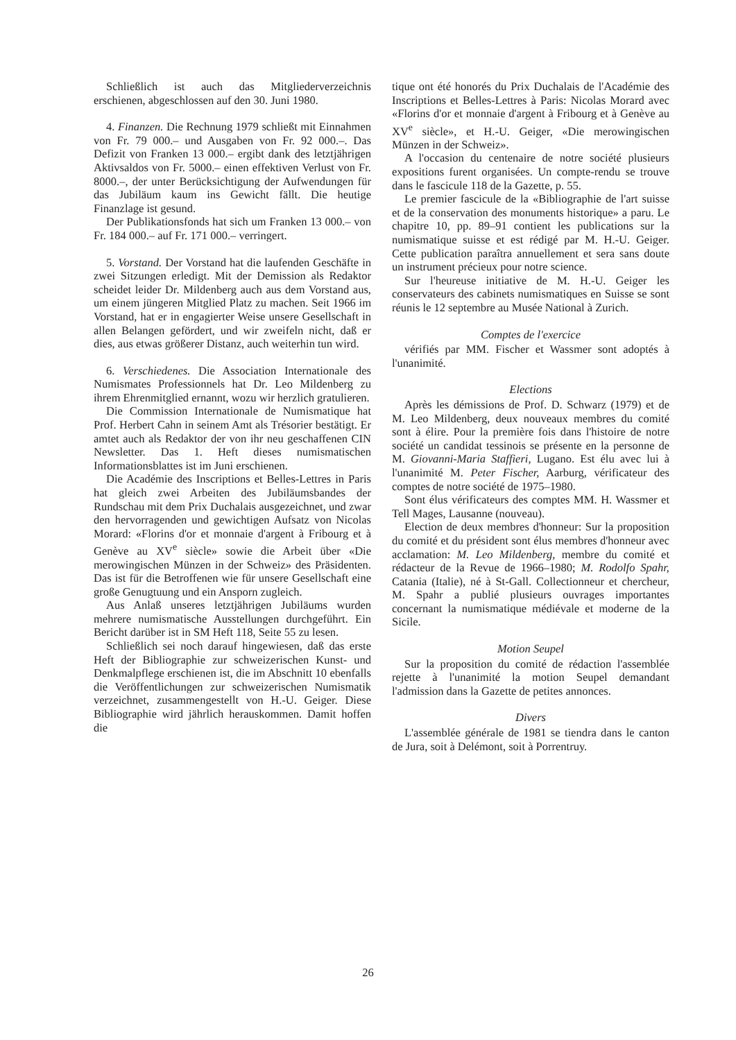Schließlich ist auch das Mitgliederverzeichnis erschienen, abgeschlossen auf den 30. Juni 1980.
4. Finanzen. Die Rechnung 1979 schließt mit Einnahmen von Fr. 79 000.– und Ausgaben von Fr. 92 000.–. Das Defizit von Franken 13 000.– ergibt dank des letztjährigen Aktivsaldos von Fr. 5000.– einen effektiven Verlust von Fr. 8000.–, der unter Berücksichtigung der Aufwendungen für das Jubiläum kaum ins Gewicht fällt. Die heutige Finanzlage ist gesund.
Der Publikationsfonds hat sich um Franken 13 000.– von Fr. 184 000.– auf Fr. 171 000.– verringert.
5. Vorstand. Der Vorstand hat die laufenden Geschäfte in zwei Sitzungen erledigt. Mit der Demission als Redaktor scheidet leider Dr. Mildenberg auch aus dem Vorstand aus, um einem jüngeren Mitglied Platz zu machen. Seit 1966 im Vorstand, hat er in engagierter Weise unsere Gesellschaft in allen Belangen gefördert, und wir zweifeln nicht, daß er dies, aus etwas größerer Distanz, auch weiterhin tun wird.
6. Verschiedenes. Die Association Internationale des Numismates Professionnels hat Dr. Leo Mildenberg zu ihrem Ehrenmitglied ernannt, wozu wir herzlich gratulieren.
Die Commission Internationale de Numismatique hat Prof. Herbert Cahn in seinem Amt als Trésorier bestätigt. Er amtet auch als Redaktor der von ihr neu geschaffenen CIN Newsletter. Das 1. Heft dieses numismatischen Informationsblattes ist im Juni erschienen.
Die Académie des Inscriptions et Belles-Lettres in Paris hat gleich zwei Arbeiten des Jubiläumsbandes der Rundschau mit dem Prix Duchalais ausgezeichnet, und zwar den hervorragenden und gewichtigen Aufsatz von Nicolas Morard: «Florins d'or et monnaie d'argent à Fribourg et à Genève au XV<sup>e</sup> siècle» sowie die Arbeit über «Die merowingischen Münzen in der Schweiz» des Präsidenten. Das ist für die Betroffenen wie für unsere Gesellschaft eine große Genugtuung und ein Ansporn zugleich.
Aus Anlaß unseres letztjährigen Jubiläums wurden mehrere numismatische Ausstellungen durchgeführt. Ein Bericht darüber ist in SM Heft 118, Seite 55 zu lesen.
Schließlich sei noch darauf hingewiesen, daß das erste Heft der Bibliographie zur schweizerischen Kunst- und Denkmalpflege erschienen ist, die im Abschnitt 10 ebenfalls die Veröffentlichungen zur schweizerischen Numismatik verzeichnet, zusammengestellt von H.-U. Geiger. Diese Bibliographie wird jährlich herauskommen. Damit hoffen die
tique ont été honorés du Prix Duchalais de l'Académie des Inscriptions et Belles-Lettres à Paris: Nicolas Morard avec «Florins d'or et monnaie d'argent à Fribourg et à Genève au XV<sup>e</sup> siècle», et H.-U. Geiger, «Die merowingischen Münzen in der Schweiz».
A l'occasion du centenaire de notre société plusieurs expositions furent organisées. Un compte-rendu se trouve dans le fascicule 118 de la Gazette, p. 55.
Le premier fascicule de la «Bibliographie de l'art suisse et de la conservation des monuments historique» a paru. Le chapitre 10, pp. 89–91 contient les publications sur la numismatique suisse et est rédigé par M. H.-U. Geiger. Cette publication paraîtra annuellement et sera sans doute un instrument précieux pour notre science.
Sur l'heureuse initiative de M. H.-U. Geiger les conservateurs des cabinets numismatiques en Suisse se sont réunis le 12 septembre au Musée National à Zurich.
Comptes de l'exercice
vérifiés par MM. Fischer et Wassmer sont adoptés à l'unanimité.
Elections
Après les démissions de Prof. D. Schwarz (1979) et de M. Leo Mildenberg, deux nouveaux membres du comité sont à élire. Pour la première fois dans l'histoire de notre société un candidat tessinois se présente en la personne de M. Giovanni-Maria Staffieri, Lugano. Est élu avec lui à l'unanimité M. Peter Fischer, Aarburg, vérificateur des comptes de notre société de 1975–1980.
Sont élus vérificateurs des comptes MM. H. Wassmer et Tell Mages, Lausanne (nouveau).
Election de deux membres d'honneur: Sur la proposition du comité et du président sont élus membres d'honneur avec acclamation: M. Leo Mildenberg, membre du comité et rédacteur de la Revue de 1966–1980; M. Rodolfo Spahr, Catania (Italie), né à St-Gall. Collectionneur et chercheur, M. Spahr a publié plusieurs ouvrages importantes concernant la numismatique médiévale et moderne de la Sicile.
Motion Seupel
Sur la proposition du comité de rédaction l'assemblée rejette à l'unanimité la motion Seupel demandant l'admission dans la Gazette de petites annonces.
Divers
L'assemblée générale de 1981 se tiendra dans le canton de Jura, soit à Delémont, soit à Porrentruy.
26